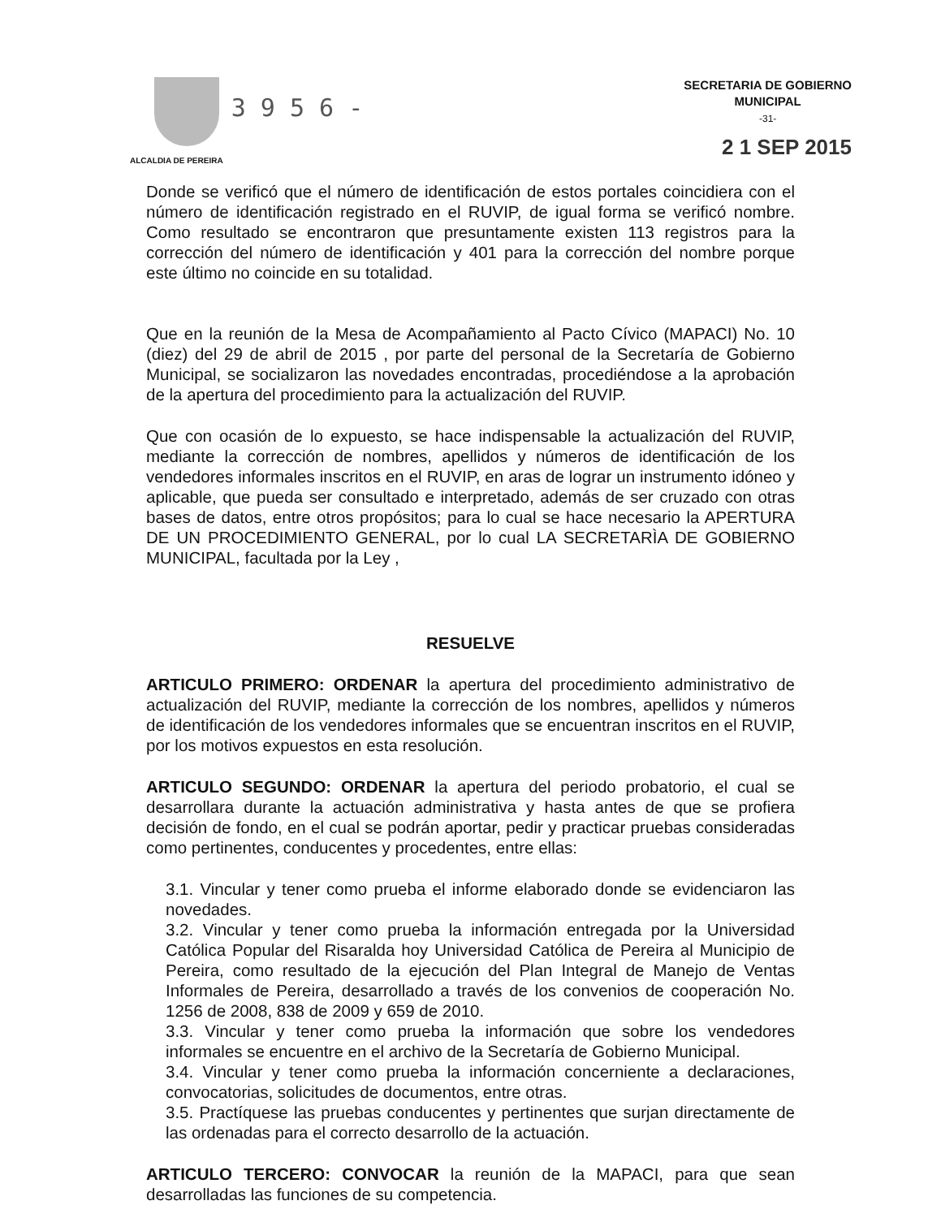ALCALDIA DE PEREIRA
3 9 5 6 -
SECRETARIA DE GOBIERNO
MUNICIPAL
-31-
2 1 SEP 2015
Donde se verificó que el número de identificación de estos portales coincidiera con el número de identificación registrado en el RUVIP, de igual forma se verificó nombre. Como resultado se encontraron que presuntamente existen 113 registros para la corrección del número de identificación y 401 para la corrección del nombre porque este último no coincide en su totalidad.
Que en la reunión de la Mesa de Acompañamiento al Pacto Cívico (MAPACI) No. 10 (diez) del 29 de abril de 2015 , por parte del personal de la Secretaría de Gobierno Municipal, se socializaron las novedades encontradas, procediéndose a la aprobación de la apertura del procedimiento para la actualización del RUVIP.
Que con ocasión de lo expuesto, se hace indispensable la actualización del RUVIP, mediante la corrección de nombres, apellidos y números de identificación de los vendedores informales inscritos en el RUVIP, en aras de lograr un instrumento idóneo y aplicable, que pueda ser consultado e interpretado, además de ser cruzado con otras bases de datos, entre otros propósitos; para lo cual se hace necesario la APERTURA DE UN PROCEDIMIENTO GENERAL, por lo cual LA SECRETARÌA DE GOBIERNO MUNICIPAL, facultada por la Ley ,
RESUELVE
ARTICULO PRIMERO: ORDENAR la apertura del procedimiento administrativo de actualización del RUVIP, mediante la corrección de los nombres, apellidos y números de identificación de los vendedores informales que se encuentran inscritos en el RUVIP, por los motivos expuestos en esta resolución.
ARTICULO SEGUNDO: ORDENAR la apertura del periodo probatorio, el cual se desarrollara durante la actuación administrativa y hasta antes de que se profiera decisión de fondo, en el cual se podrán aportar, pedir y practicar pruebas consideradas como pertinentes, conducentes y procedentes, entre ellas:
3.1. Vincular y tener como prueba el informe elaborado donde se evidenciaron las novedades.
3.2. Vincular y tener como prueba la información entregada por la Universidad Católica Popular del Risaralda hoy Universidad Católica de Pereira al Municipio de Pereira, como resultado de la ejecución del Plan Integral de Manejo de Ventas Informales de Pereira, desarrollado a través de los convenios de cooperación No. 1256 de 2008, 838 de 2009 y 659 de 2010.
3.3. Vincular y tener como prueba la información que sobre los vendedores informales se encuentre en el archivo de la Secretaría de Gobierno Municipal.
3.4. Vincular y tener como prueba la información concerniente a declaraciones, convocatorias, solicitudes de documentos, entre otras.
3.5. Practíquese las pruebas conducentes y pertinentes que surjan directamente de las ordenadas para el correcto desarrollo de la actuación.
ARTICULO TERCERO: CONVOCAR la reunión de la MAPACI, para que sean desarrolladas las funciones de su competencia.